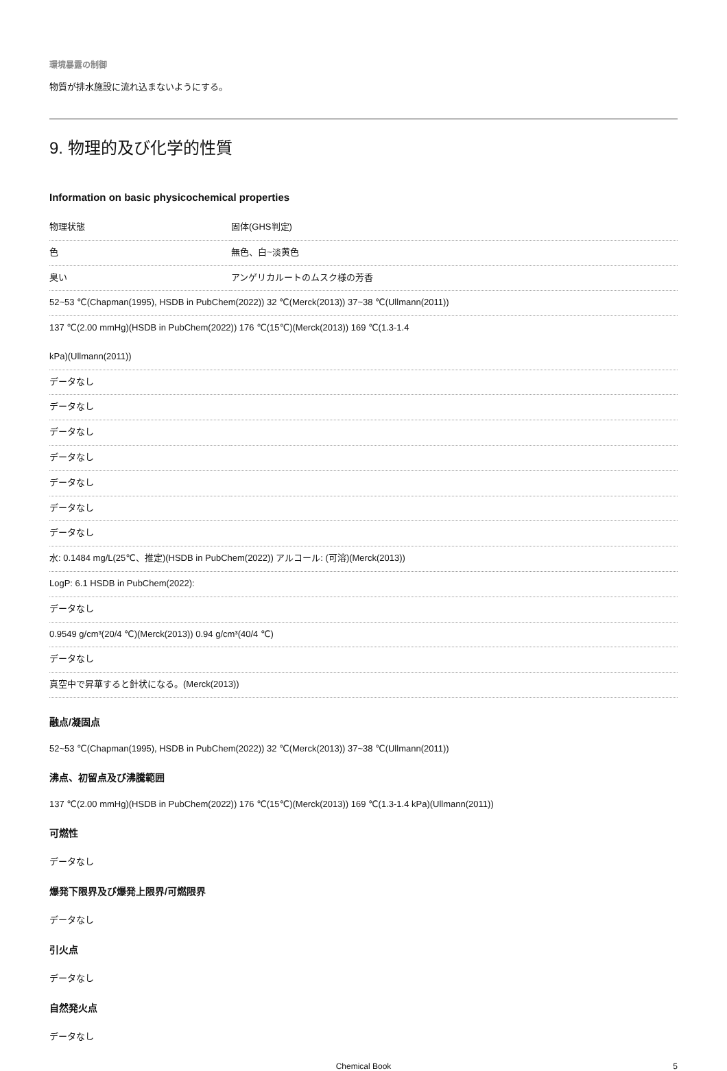環境暴露の制御
物質が排水施設に流れ込まないようにする。
9. 物理的及び化学的性質
Information on basic physicochemical properties
| 物理状態 | 固体(GHS判定) |
| 色 | 無色、白~淡黄色 |
| 臭い | アンゲリカルートのムスク様の芳香 |
| 52~53 ℃(Chapman(1995), HSDB in PubChem(2022)) 32 ℃(Merck(2013)) 37~38 ℃(Ullmann(2011)) | |
| 137 ℃(2.00 mmHg)(HSDB in PubChem(2022)) 176 ℃(15℃)(Merck(2013)) 169 ℃(1.3-1.4 kPa)(Ullmann(2011)) | |
| データなし | |
| データなし | |
| データなし | |
| データなし | |
| データなし | |
| データなし | |
| データなし | |
| 水: 0.1484 mg/L(25℃、推定)(HSDB in PubChem(2022)) アルコール: (可溶)(Merck(2013)) | |
| LogP: 6.1 HSDB in PubChem(2022): | |
| データなし | |
| 0.9549 g/cm³(20/4 ℃)(Merck(2013)) 0.94 g/cm³(40/4 ℃) | |
| データなし | |
| 真空中で昇華すると針状になる。(Merck(2013)) | |
融点/凝固点
52~53 ℃(Chapman(1995), HSDB in PubChem(2022)) 32 ℃(Merck(2013)) 37~38 ℃(Ullmann(2011))
沸点、初留点及び沸騰範囲
137 ℃(2.00 mmHg)(HSDB in PubChem(2022)) 176 ℃(15℃)(Merck(2013)) 169 ℃(1.3-1.4 kPa)(Ullmann(2011))
可燃性
データなし
爆発下限界及び爆発上限界/可燃限界
データなし
引火点
データなし
自然発火点
データなし
Chemical Book 5